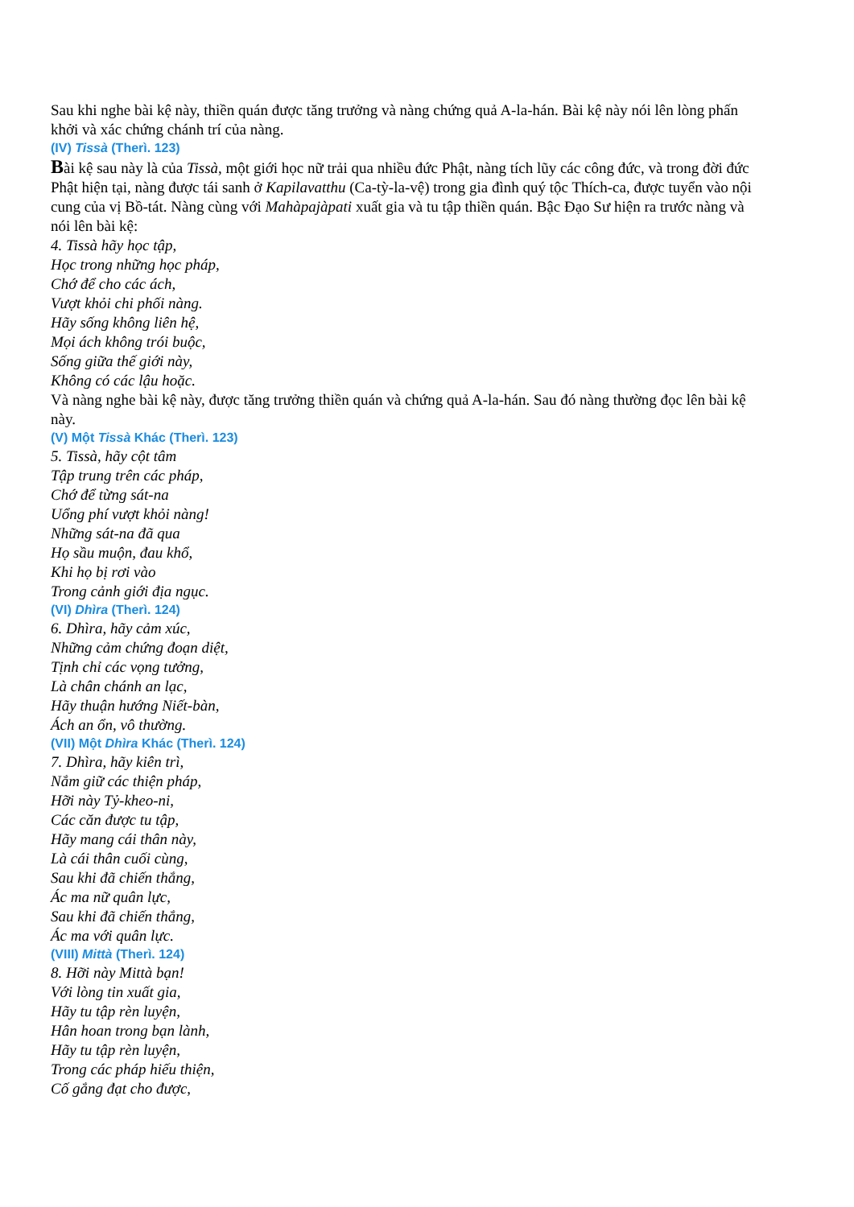Sau khi nghe bài kệ này, thiền quán được tăng trưởng và nàng chứng quả A-la-hán. Bài kệ này nói lên lòng phấn khởi và xác chứng chánh trí của nàng.
(IV) Tissà (Therì. 123)
Bài kệ sau này là của Tissà, một giới học nữ trải qua nhiều đức Phật, nàng tích lũy các công đức, và trong đời đức Phật hiện tại, nàng được tái sanh ở Kapilavatthu (Ca-tỳ-la-vệ) trong gia đình quý tộc Thích-ca, được tuyển vào nội cung của vị Bồ-tát. Nàng cùng với Mahàpajàpati xuất gia và tu tập thiền quán. Bậc Đạo Sư hiện ra trước nàng và nói lên bài kệ:
4. Tissà hãy học tập,
Học trong những học pháp,
Chớ để cho các ách,
Vượt khỏi chi phối nàng.
Hãy sống không liên hệ,
Mọi ách không trói buộc,
Sống giữa thế giới này,
Không có các lậu hoặc.
Và nàng nghe bài kệ này, được tăng trưởng thiền quán và chứng quả A-la-hán. Sau đó nàng thường đọc lên bài kệ này.
(V) Một Tissà Khác (Therì. 123)
5. Tissà, hãy cột tâm
Tập trung trên các pháp,
Chớ để từng sát-na
Uổng phí vượt khỏi nàng!
Những sát-na đã qua
Họ sầu muộn, đau khổ,
Khi họ bị rơi vào
Trong cảnh giới địa ngục.
(VI) Dhìra (Therì. 124)
6. Dhìra, hãy cảm xúc,
Những cảm chứng đoạn diệt,
Tịnh chỉ các vọng tưởng,
Là chân chánh an lạc,
Hãy thuận hướng Niết-bàn,
Ách an ổn, vô thường.
(VII) Một Dhìra Khác (Therì. 124)
7. Dhìra, hãy kiên trì,
Nắm giữ các thiện pháp,
Hỡi này Tỷ-kheo-ni,
Các căn được tu tập,
Hãy mang cái thân này,
Là cái thân cuối cùng,
Sau khi đã chiến thắng,
Ác ma nữ quân lực,
Sau khi đã chiến thắng,
Ác ma với quân lực.
(VIII) Mittà (Therì. 124)
8. Hỡi này Mittà bạn!
Với lòng tin xuất gia,
Hãy tu tập rèn luyện,
Hân hoan trong bạn lành,
Hãy tu tập rèn luyện,
Trong các pháp hiếu thiện,
Cố gắng đạt cho được,